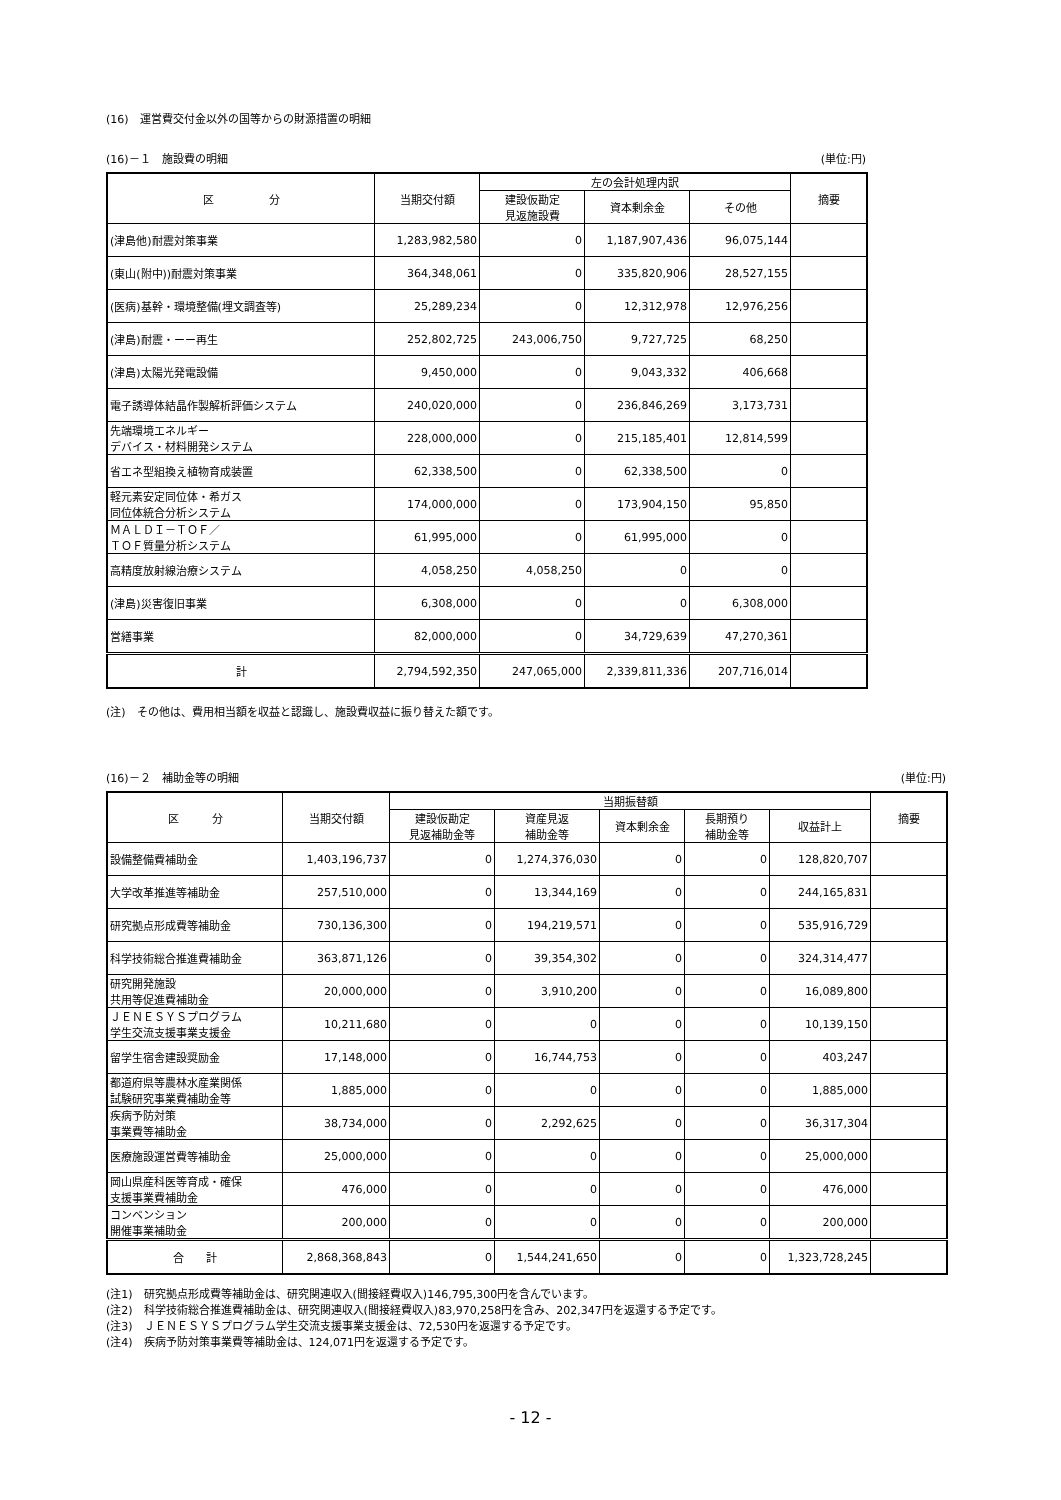(16)　運営費交付金以外の国等からの財源措置の明細
(16)－１　施設費の明細 (単位:円)
| 区 分 | 当期交付額 | 左の会計処理内訳 | | | 摘要 |
| --- | --- | --- | --- | --- | --- |
| | | 建設仮勘定 見返施設費 | 資本剰余金 | その他 | |
| (津島他)耐震対策事業 | 1,283,982,580 | 0 | 1,187,907,436 | 96,075,144 | |
| (東山(附中))耐震対策事業 | 364,348,061 | 0 | 335,820,906 | 28,527,155 | |
| (医病)基幹・環境整備(埋文調査等) | 25,289,234 | 0 | 12,312,978 | 12,976,256 | |
| (津島)耐震・ーー再生 | 252,802,725 | 243,006,750 | 9,727,725 | 68,250 | |
| (津島)太陽光発電設備 | 9,450,000 | 0 | 9,043,332 | 406,668 | |
| 電子誘導体結晶作製解析評価システム | 240,020,000 | 0 | 236,846,269 | 3,173,731 | |
| 先端環境エネルギー デバイス・材料開発システム | 228,000,000 | 0 | 215,185,401 | 12,814,599 | |
| 省エネ型組換え植物育成装置 | 62,338,500 | 0 | 62,338,500 | 0 | |
| 軽元素安定同位体・希ガス 同位体統合分析システム | 174,000,000 | 0 | 173,904,150 | 95,850 | |
| ＭＡＬＤＩ－ＴＯＦ／ ＴＯＦ質量分析システム | 61,995,000 | 0 | 61,995,000 | 0 | |
| 高精度放射線治療システム | 4,058,250 | 4,058,250 | 0 | 0 | |
| (津島)災害復旧事業 | 6,308,000 | 0 | 0 | 6,308,000 | |
| 営繕事業 | 82,000,000 | 0 | 34,729,639 | 47,270,361 | |
| 計 | 2,794,592,350 | 247,065,000 | 2,339,811,336 | 207,716,014 | |
(注)　その他は、費用相当額を収益と認識し、施設費収益に振り替えた額です。
(16)－２　補助金等の明細 (単位:円)
| 区 分 | 当期交付額 | 当期振替額 | | | | | 摘要 |
| --- | --- | --- | --- | --- | --- | --- | --- |
| | | 建設仮勘定 見返補助金等 | 資産見返 補助金等 | 資本剰余金 | 長期預り 補助金等 | 収益計上 | |
| 設備整備費補助金 | 1,403,196,737 | 0 | 1,274,376,030 | 0 | 0 | 128,820,707 | |
| 大学改革推進等補助金 | 257,510,000 | 0 | 13,344,169 | 0 | 0 | 244,165,831 | |
| 研究拠点形成費等補助金 | 730,136,300 | 0 | 194,219,571 | 0 | 0 | 535,916,729 | |
| 科学技術総合推進費補助金 | 363,871,126 | 0 | 39,354,302 | 0 | 0 | 324,314,477 | |
| 研究開発施設 共用等促進費補助金 | 20,000,000 | 0 | 3,910,200 | 0 | 0 | 16,089,800 | |
| ＪＥＮＥＳＹＳプログラム 学生交流支援事業支援金 | 10,211,680 | 0 | 0 | 0 | 0 | 10,139,150 | |
| 留学生宿舎建設奨励金 | 17,148,000 | 0 | 16,744,753 | 0 | 0 | 403,247 | |
| 都道府県等農林水産業関係 試験研究事業費補助金等 | 1,885,000 | 0 | 0 | 0 | 0 | 1,885,000 | |
| 疾病予防対策 事業費等補助金 | 38,734,000 | 0 | 2,292,625 | 0 | 0 | 36,317,304 | |
| 医療施設運営費等補助金 | 25,000,000 | 0 | 0 | 0 | 0 | 25,000,000 | |
| 岡山県産科医等育成・確保 支援事業費補助金 | 476,000 | 0 | 0 | 0 | 0 | 476,000 | |
| コンベンション 開催事業補助金 | 200,000 | 0 | 0 | 0 | 0 | 200,000 | |
| 合 計 | 2,868,368,843 | 0 | 1,544,241,650 | 0 | 0 | 1,323,728,245 | |
(注1)　研究拠点形成費等補助金は、研究関連収入(間接経費収入)146,795,300円を含んでいます。
(注2)　科学技術総合推進費補助金は、研究関連収入(間接経費収入)83,970,258円を含み、202,347円を返還する予定です。
(注3)　ＪＥＮＥＳＹＳプログラム学生交流支援事業支援金は、72,530円を返還する予定です。
(注4)　疾病予防対策事業費等補助金は、124,071円を返還する予定です。
- 12 -